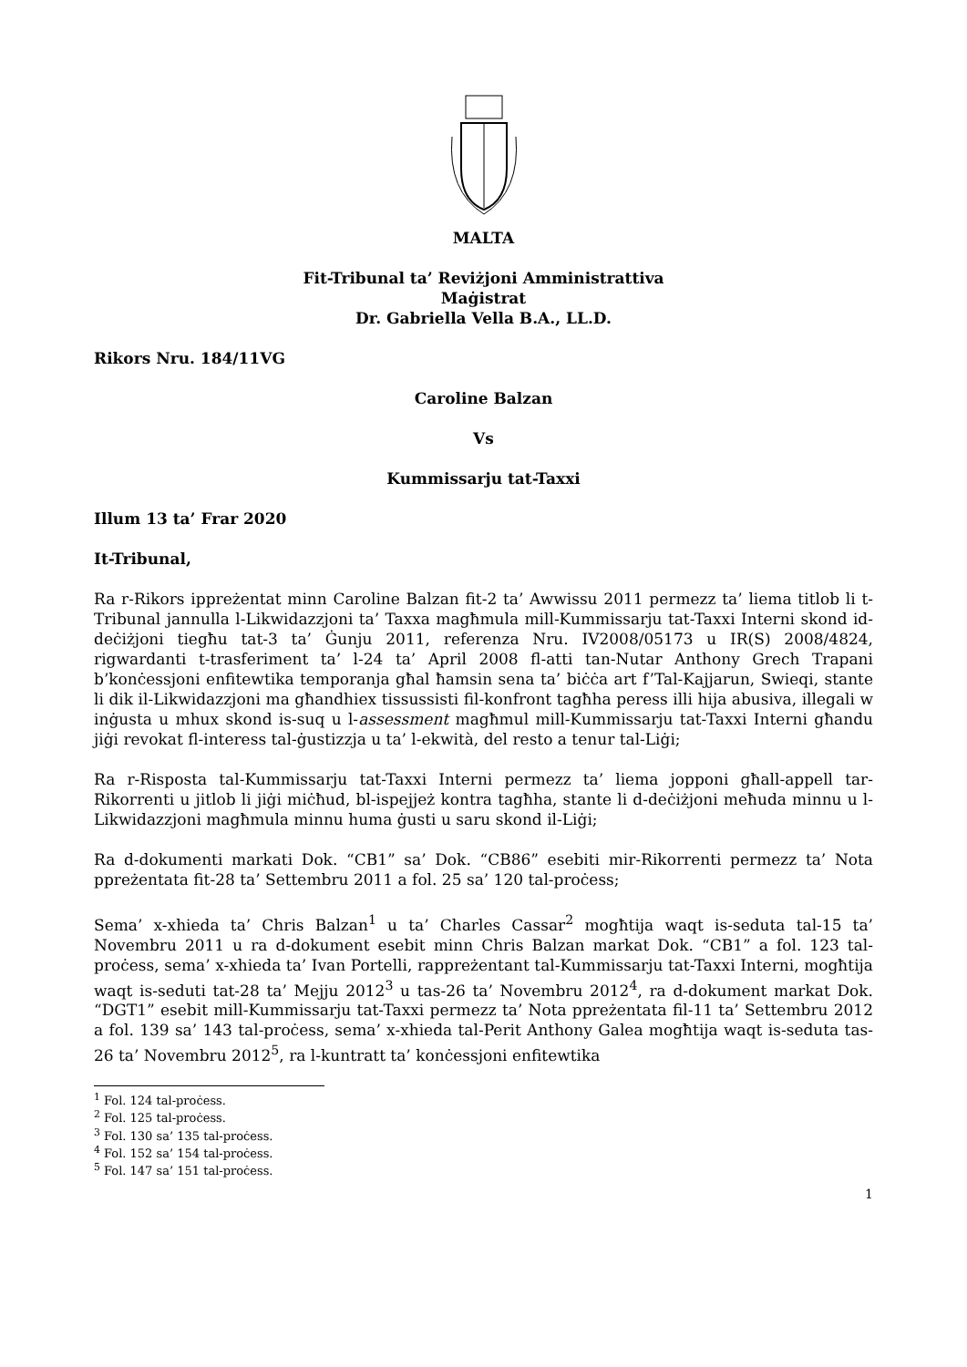MALTA
Fit-Tribunal ta’ Reviżjoni Amministrattiva
Maġistrat
Dr. Gabriella Vella B.A., LL.D.
Rikors Nru. 184/11VG
Caroline Balzan
Vs
Kummissarju tat-Taxxi
Illum 13 ta’ Frar 2020
It-Tribunal,
Ra r-Rikors ippreżentat minn Caroline Balzan fit-2 ta’ Awwissu 2011 permezz ta’ liema titlob li t-Tribunal jannulla l-Likwidazzjoni ta’ Taxxa magħmula mill-Kummissarju tat-Taxxi Interni skond id-deċiżjoni tiegħu tat-3 ta’ Ġunju 2011, referenza Nru. IV2008/05173 u IR(S) 2008/4824, rigwardanti t-trasferiment ta’ l-24 ta’ April 2008 fl-atti tan-Nutar Anthony Grech Trapani b’konċessjoni enfitewtika temporanja għal ħamsin sena ta’ biċċa art f’Tal-Kajjarun, Swieqi, stante li dik il-Likwidazzjoni ma għandhiex tissussisti fil-konfront tagħha peress illi hija abusiva, illegali w inġusta u mhux skond is-suq u l-assessment magħmul mill-Kummissarju tat-Taxxi Interni għandu jiġi revokat fl-interess tal-ġustizzja u ta’ l-ekwità, del resto a tenur tal-Liġi;
Ra r-Risposta tal-Kummissarju tat-Taxxi Interni permezz ta’ liema jopponi għall-appell tar-Rikorrenti u jitlob li jiġi miċħud, bl-ispejjeż kontra tagħha, stante li d-deċiżjoni meħuda minnu u l-Likwidazzjoni magħmula minnu huma ġusti u saru skond il-Liġi;
Ra d-dokumenti markati Dok. “CB1” sa’ Dok. “CB86” esebiti mir-Rikorrenti permezz ta’ Nota ppreżentata fit-28 ta’ Settembru 2011 a fol. 25 sa’ 120 tal-proċess;
Sema’ x-xhieda ta’ Chris Balzan<sup>1</sup> u ta’ Charles Cassar<sup>2</sup> mogħtija waqt is-seduta tal-15 ta’ Novembru 2011 u ra d-dokument esebit minn Chris Balzan markat Dok. “CB1” a fol. 123 tal-proċess, sema’ x-xhieda ta’ Ivan Portelli, rappreżentant tal-Kummissarju tat-Taxxi Interni, mogħtija waqt is-seduti tat-28 ta’ Mejju 2012<sup>3</sup> u tas-26 ta’ Novembru 2012<sup>4</sup>, ra d-dokument markat Dok. “DGT1” esebit mill-Kummissarju tat-Taxxi permezz ta’ Nota ppreżentata fil-11 ta’ Settembru 2012 a fol. 139 sa’ 143 tal-proċess, sema’ x-xhieda tal-Perit Anthony Galea mogħtija waqt is-seduta tas-26 ta’ Novembru 2012<sup>5</sup>, ra l-kuntratt ta’ konċessjoni enfitewtika
<sup>1</sup> Fol. 124 tal-proċess.
<sup>2</sup> Fol. 125 tal-proċess.
<sup>3</sup> Fol. 130 sa’ 135 tal-proċess.
<sup>4</sup> Fol. 152 sa’ 154 tal-proċess.
<sup>5</sup> Fol. 147 sa’ 151 tal-proċess.
1